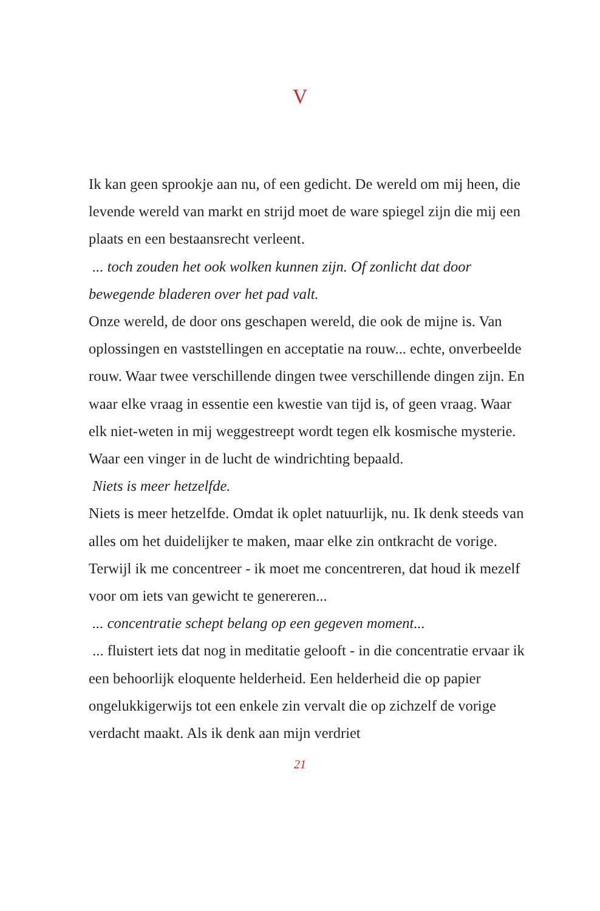V
Ik kan geen sprookje aan nu, of een gedicht. De wereld om mij heen, die levende wereld van markt en strijd moet de ware spiegel zijn die mij een plaats en een bestaansrecht verleent.
... toch zouden het ook wolken kunnen zijn. Of zonlicht dat door bewegende bladeren over het pad valt.
Onze wereld, de door ons geschapen wereld, die ook de mijne is. Van oplossingen en vaststellingen en acceptatie na rouw... echte, onverbeelde rouw. Waar twee verschillende dingen twee verschillende dingen zijn. En waar elke vraag in essentie een kwestie van tijd is, of geen vraag. Waar elk niet-weten in mij weggestreept wordt tegen elk kosmische mysterie. Waar een vinger in de lucht de windrichting bepaald.
Niets is meer hetzelfde.
Niets is meer hetzelfde. Omdat ik oplet natuurlijk, nu. Ik denk steeds van alles om het duidelijker te maken, maar elke zin ontkracht de vorige. Terwijl ik me concentreer - ik moet me concentreren, dat houd ik mezelf voor om iets van gewicht te genereren...
... concentratie schept belang op een gegeven moment...
... fluistert iets dat nog in meditatie gelooft - in die concentratie ervaar ik een behoorlijk eloquente helderheid. Een helderheid die op papier ongelukkigerwijs tot een enkele zin vervalt die op zichzelf de vorige verdacht maakt. Als ik denk aan mijn verdriet
21